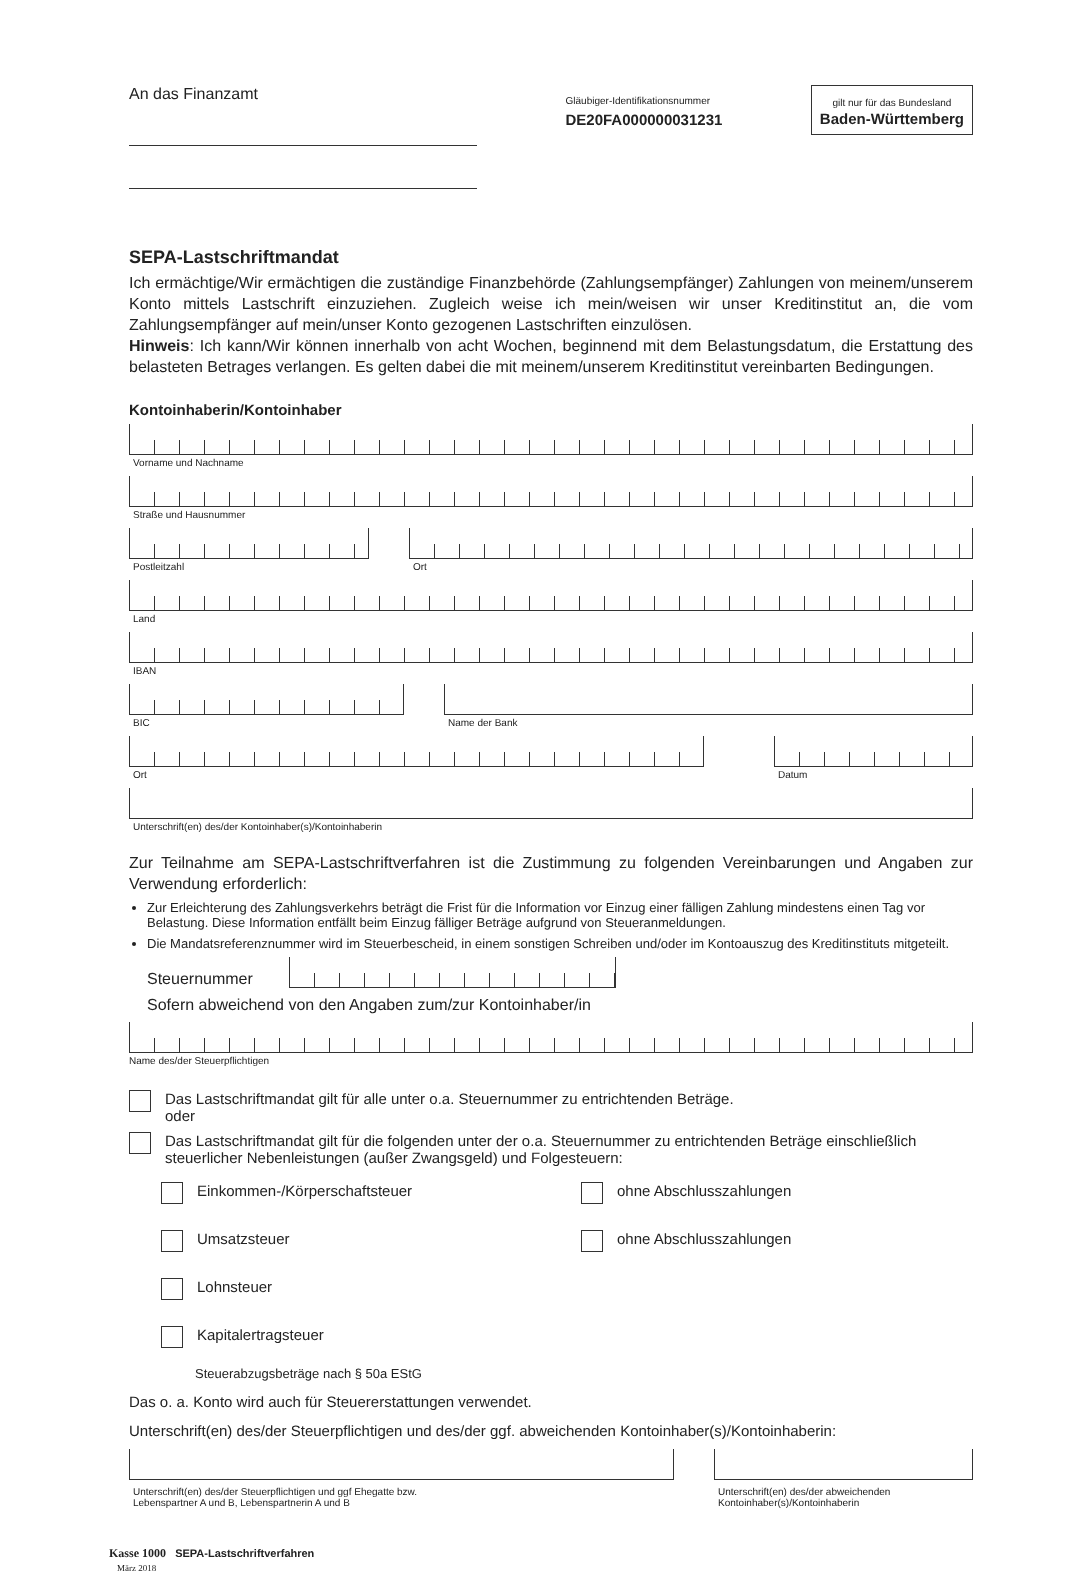An das Finanzamt
Gläubiger-Identifikationsnummer
DE20FA000000031231
gilt nur für das Bundesland
Baden-Württemberg
SEPA-Lastschriftmandat
Ich ermächtige/Wir ermächtigen die zuständige Finanzbehörde (Zahlungsempfänger) Zahlungen von meinem/unserem Konto mittels Lastschrift einzuziehen. Zugleich weise ich mein/weisen wir unser Kreditinstitut an, die vom Zahlungsempfänger auf mein/unser Konto gezogenen Lastschriften einzulösen.
Hinweis: Ich kann/Wir können innerhalb von acht Wochen, beginnend mit dem Belastungsdatum, die Erstattung des belasteten Betrages verlangen. Es gelten dabei die mit meinem/unserem Kreditinstitut vereinbarten Bedingungen.
Kontoinhaberin/Kontoinhaber
Vorname und Nachname
Straße und Hausnummer
Postleitzahl Ort
Land
IBAN
BIC Name der Bank
Ort Datum
Unterschrift(en) des/der Kontoinhaber(s)/Kontoinhaberin
Zur Teilnahme am SEPA-Lastschriftverfahren ist die Zustimmung zu folgenden Vereinbarungen und Angaben zur Verwendung erforderlich:
Zur Erleichterung des Zahlungsverkehrs beträgt die Frist für die Information vor Einzug einer fälligen Zahlung mindestens einen Tag vor Belastung. Diese Information entfällt beim Einzug fälliger Beträge aufgrund von Steueranmeldungen.
Die Mandatsreferenznummer wird im Steuerbescheid, in einem sonstigen Schreiben und/oder im Kontoauszug des Kreditinstituts mitgeteilt.
Steuernummer
Sofern abweichend von den Angaben zum/zur Kontoinhaber/in
Name des/der Steuerpflichtigen
Das Lastschriftmandat gilt für alle unter o.a. Steuernummer zu entrichtenden Beträge.
oder
Das Lastschriftmandat gilt für die folgenden unter der o.a. Steuernummer zu entrichtenden Beträge einschließlich steuerlicher Nebenleistungen (außer Zwangsgeld) und Folgesteuern:
Einkommen-/Körperschaftsteuer
ohne Abschlusszahlungen
Umsatzsteuer
ohne Abschlusszahlungen
Lohnsteuer
Kapitalertragsteuer
Steuerabzugsbeträge nach § 50a EStG
Das o. a. Konto wird auch für Steuererstattungen verwendet.
Unterschrift(en) des/der Steuerpflichtigen und des/der ggf. abweichenden Kontoinhaber(s)/Kontoinhaberin:
Unterschrift(en) des/der Steuerpflichtigen und ggf Ehegatte bzw.
Lebenspartner A und B, Lebenspartnerin A und B
Unterschrift(en) des/der abweichenden
Kontoinhaber(s)/Kontoinhaberin
Kasse 1000 SEPA-Lastschriftverfahren
März 2018